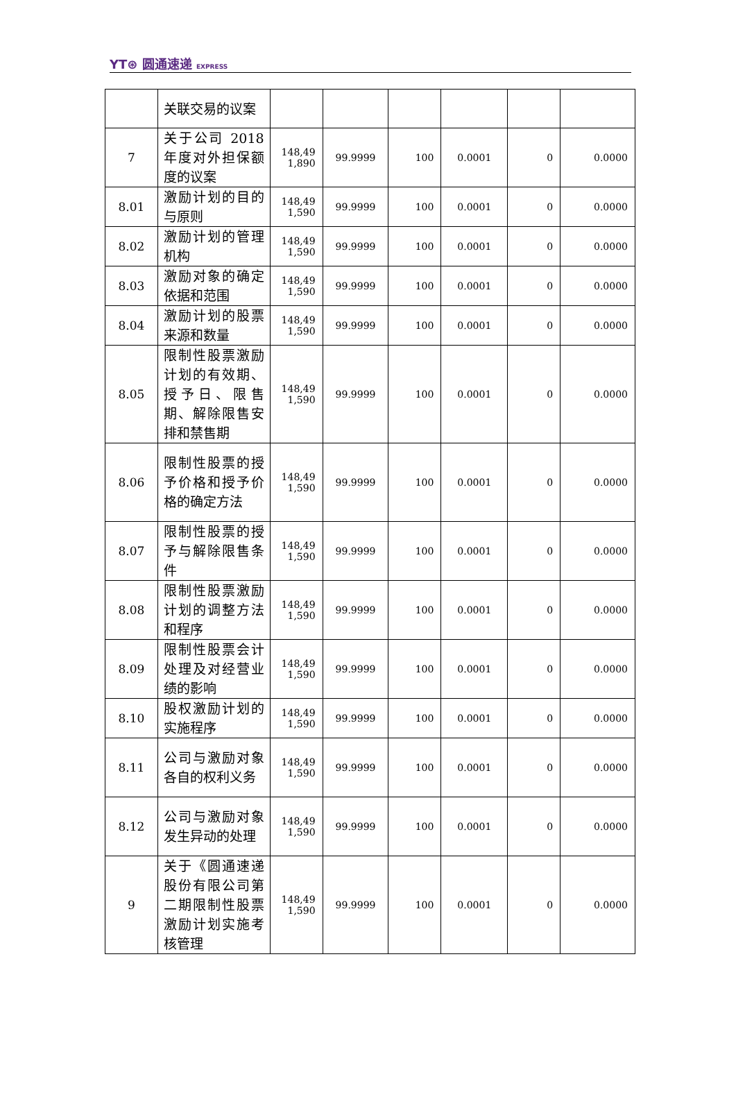YT⊛ 圆通速递 EXPRESS
| | 关联交易的议案 | | | | | | |
| 7 | 关于公司 2018 年度对外担保额度的议案 | 148,49 1,890 | 99.9999 | 100 | 0.0001 | 0 | 0.0000 |
| 8.01 | 激励计划的目的与原则 | 148,49 1,590 | 99.9999 | 100 | 0.0001 | 0 | 0.0000 |
| 8.02 | 激励计划的管理机构 | 148,49 1,590 | 99.9999 | 100 | 0.0001 | 0 | 0.0000 |
| 8.03 | 激励对象的确定依据和范围 | 148,49 1,590 | 99.9999 | 100 | 0.0001 | 0 | 0.0000 |
| 8.04 | 激励计划的股票来源和数量 | 148,49 1,590 | 99.9999 | 100 | 0.0001 | 0 | 0.0000 |
| 8.05 | 限制性股票激励计划的有效期、授予日、限售期、解除限售安排和禁售期 | 148,49 1,590 | 99.9999 | 100 | 0.0001 | 0 | 0.0000 |
| 8.06 | 限制性股票的授予价格和授予价格的确定方法 | 148,49 1,590 | 99.9999 | 100 | 0.0001 | 0 | 0.0000 |
| 8.07 | 限制性股票的授予与解除限售条件 | 148,49 1,590 | 99.9999 | 100 | 0.0001 | 0 | 0.0000 |
| 8.08 | 限制性股票激励计划的调整方法和程序 | 148,49 1,590 | 99.9999 | 100 | 0.0001 | 0 | 0.0000 |
| 8.09 | 限制性股票会计处理及对经营业绩的影响 | 148,49 1,590 | 99.9999 | 100 | 0.0001 | 0 | 0.0000 |
| 8.10 | 股权激励计划的实施程序 | 148,49 1,590 | 99.9999 | 100 | 0.0001 | 0 | 0.0000 |
| 8.11 | 公司与激励对象各自的权利义务 | 148,49 1,590 | 99.9999 | 100 | 0.0001 | 0 | 0.0000 |
| 8.12 | 公司与激励对象发生异动的处理 | 148,49 1,590 | 99.9999 | 100 | 0.0001 | 0 | 0.0000 |
| 9 | 关于《圆通速递股份有限公司第二期限制性股票激励计划实施考核管理 | 148,49 1,590 | 99.9999 | 100 | 0.0001 | 0 | 0.0000 |